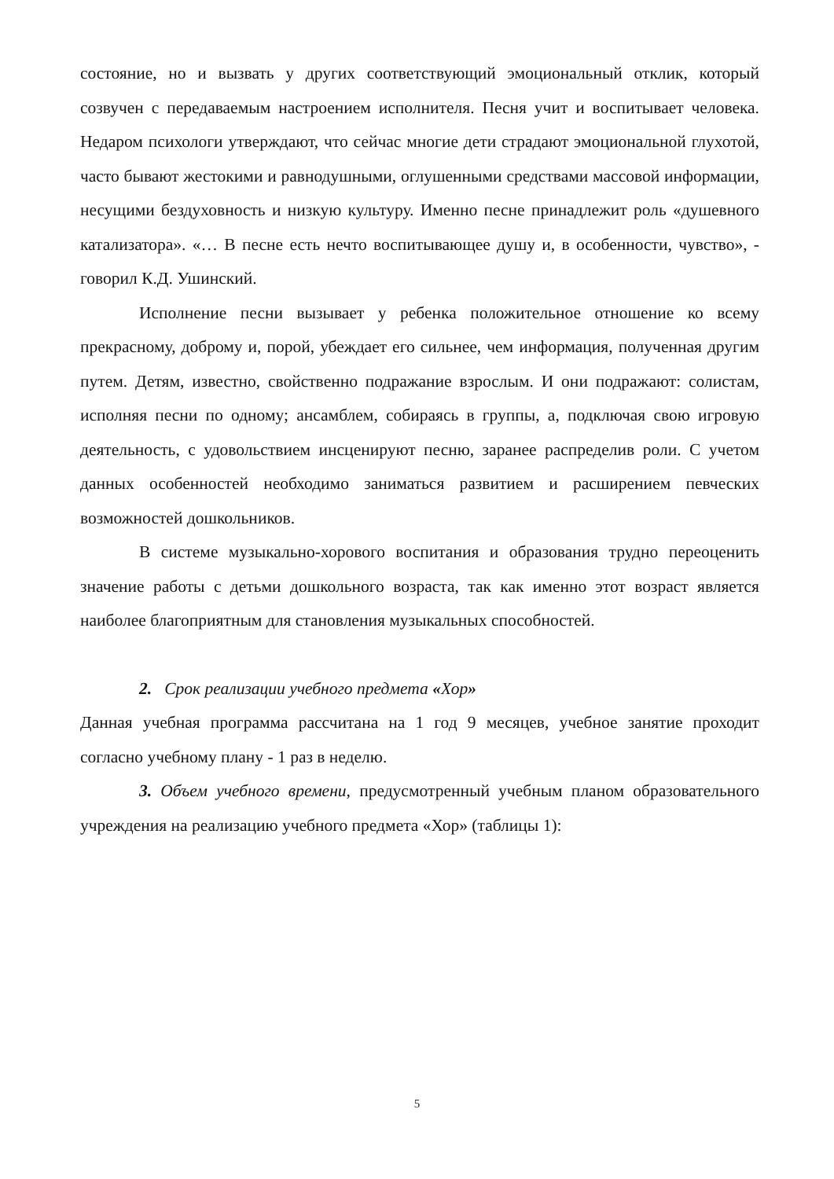состояние, но и вызвать у других соответствующий эмоциональный отклик, который созвучен с передаваемым настроением исполнителя. Песня учит и воспитывает человека. Недаром психологи утверждают, что сейчас многие дети страдают эмоциональной глухотой, часто бывают жестокими и равнодушными, оглушенными средствами массовой информации, несущими бездуховность и низкую культуру. Именно песне принадлежит роль «душевного катализатора». «… В песне есть нечто воспитывающее душу и, в особенности, чувство», - говорил К.Д. Ушинский.
Исполнение песни вызывает у ребенка положительное отношение ко всему прекрасному, доброму и, порой, убеждает его сильнее, чем информация, полученная другим путем. Детям, известно, свойственно подражание взрослым. И они подражают: солистам, исполняя песни по одному; ансамблем, собираясь в группы, а, подключая свою игровую деятельность, с удовольствием инсценируют песню, заранее распределив роли. С учетом данных особенностей необходимо заниматься развитием и расширением певческих возможностей дошкольников.
В системе музыкально-хорового воспитания и образования трудно переоценить значение работы с детьми дошкольного возраста, так как именно этот возраст является наиболее благоприятным для становления музыкальных способностей.
2. Срок реализации учебного предмета «Хор»
Данная учебная программа рассчитана на 1 год 9 месяцев, учебное занятие проходит согласно учебному плану - 1 раз в неделю.
3. Объем учебного времени, предусмотренный учебным планом образовательного учреждения на реализацию учебного предмета «Хор» (таблицы 1):
5